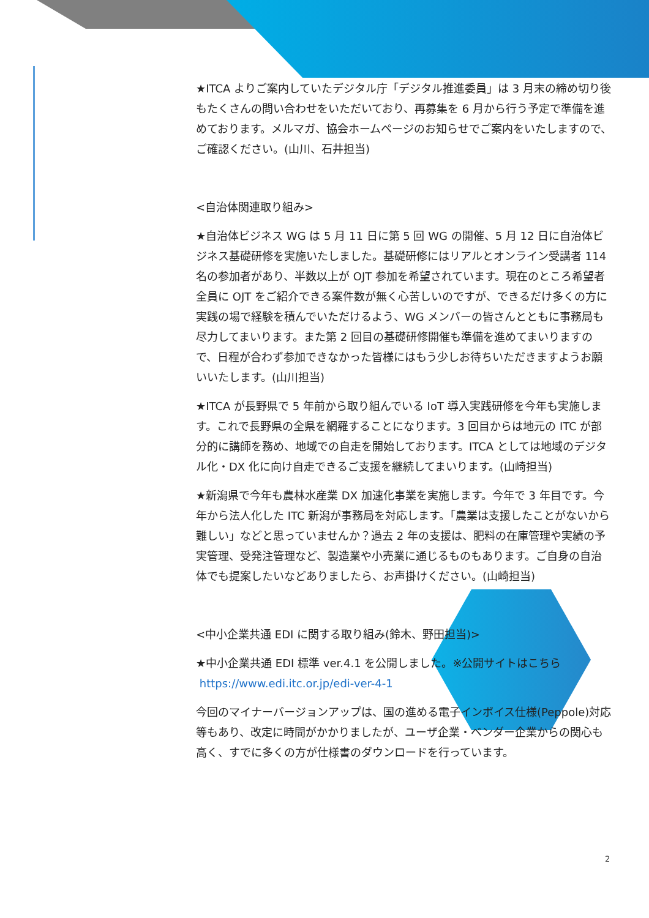★ITCA よりご案内していたデジタル庁「デジタル推進委員」は 3 月末の締め切り後もたくさんの問い合わせをいただいており、再募集を 6 月から行う予定で準備を進めております。メルマガ、協会ホームページのお知らせでご案内をいたしますので、ご確認ください。(山川、石井担当)
<自治体関連取り組み>
★自治体ビジネス WG は 5 月 11 日に第 5 回 WG の開催、5 月 12 日に自治体ビジネス基礎研修を実施いたしました。基礎研修にはリアルとオンライン受講者 114 名の参加者があり、半数以上が OJT 参加を希望されています。現在のところ希望者全員に OJT をご紹介できる案件数が無く心苦しいのですが、できるだけ多くの方に実践の場で経験を積んでいただけるよう、WG メンバーの皆さんとともに事務局も尽力してまいります。また第 2 回目の基礎研修開催も準備を進めてまいりますので、日程が合わず参加できなかった皆様にはもう少しお待ちいただきますようお願いいたします。(山川担当)
★ITCA が長野県で 5 年前から取り組んでいる IoT 導入実践研修を今年も実施します。これで長野県の全県を網羅することになります。3 回目からは地元の ITC が部分的に講師を務め、地域での自走を開始しております。ITCA としては地域のデジタル化・DX 化に向け自走できるご支援を継続してまいります。(山崎担当)
★新潟県で今年も農林水産業 DX 加速化事業を実施します。今年で 3 年目です。今年から法人化した ITC 新潟が事務局を対応します。「農業は支援したことがないから難しい」などと思っていませんか？過去 2 年の支援は、肥料の在庫管理や実績の予実管理、受発注管理など、製造業や小売業に通じるものもあります。ご自身の自治体でも提案したいなどありましたら、お声掛けください。(山崎担当)
<中小企業共通 EDI に関する取り組み(鈴木、野田担当)>
★中小企業共通 EDI 標準 ver.4.1 を公開しました。※公開サイトはこちら
https://www.edi.itc.or.jp/edi-ver-4-1
今回のマイナーバージョンアップは、国の進める電子インボイス仕様(Peppole)対応等もあり、改定に時間がかかりましたが、ユーザ企業・ベンダー企業からの関心も高く、すでに多くの方が仕様書のダウンロードを行っています。
2